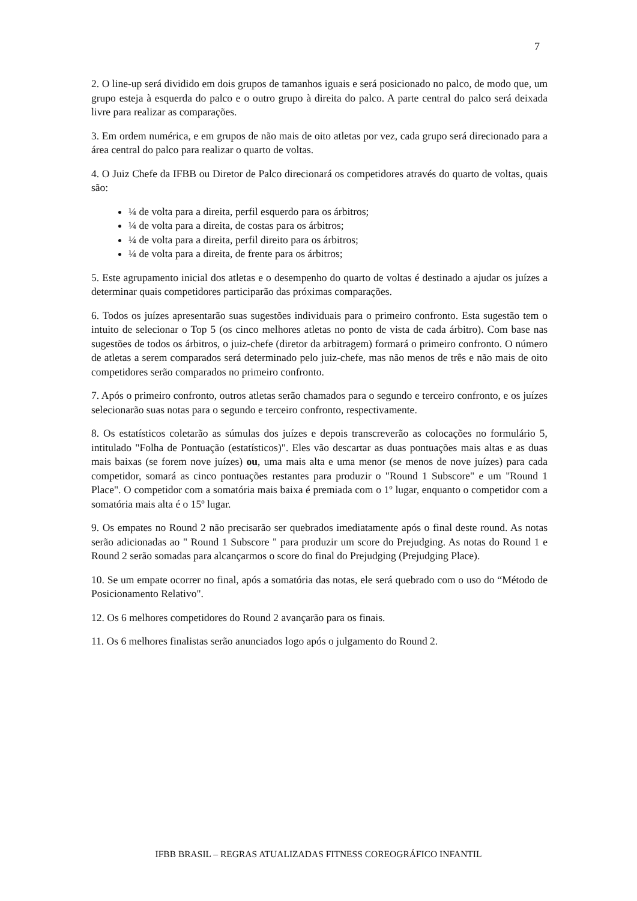7
2. O line-up será dividido em dois grupos de tamanhos iguais e será posicionado no palco, de modo que, um grupo esteja à esquerda do palco e o outro grupo à direita do palco. A parte central do palco será deixada livre para realizar as comparações.
3. Em ordem numérica, e em grupos de não mais de oito atletas por vez, cada grupo será direcionado para a área central do palco para realizar o quarto de voltas.
4. O Juiz Chefe da IFBB ou Diretor de Palco direcionará os competidores através do quarto de voltas, quais são:
¼ de volta para a direita, perfil esquerdo para os árbitros;
¼ de volta para a direita, de costas para os árbitros;
¼ de volta para a direita, perfil direito para os árbitros;
¼ de volta para a direita, de frente para os árbitros;
5. Este agrupamento inicial dos atletas e o desempenho do quarto de voltas é destinado a ajudar os juízes a determinar quais competidores participarão das próximas comparações.
6. Todos os juízes apresentarão suas sugestões individuais para o primeiro confronto. Esta sugestão tem o intuito de selecionar o Top 5 (os cinco melhores atletas no ponto de vista de cada árbitro). Com base nas sugestões de todos os árbitros, o juiz-chefe (diretor da arbitragem) formará o primeiro confronto. O número de atletas a serem comparados será determinado pelo juiz-chefe, mas não menos de três e não mais de oito competidores serão comparados no primeiro confronto.
7. Após o primeiro confronto, outros atletas serão chamados para o segundo e terceiro confronto, e os juízes selecionarão suas notas para o segundo e terceiro confronto, respectivamente.
8. Os estatísticos coletarão as súmulas dos juízes e depois transcreverão as colocações no formulário 5, intitulado "Folha de Pontuação (estatísticos)". Eles vão descartar as duas pontuações mais altas e as duas mais baixas (se forem nove juízes) ou, uma mais alta e uma menor (se menos de nove juízes) para cada competidor, somará as cinco pontuações restantes para produzir o "Round 1 Subscore" e um "Round 1 Place". O competidor com a somatória mais baixa é premiada com o 1º lugar, enquanto o competidor com a somatória mais alta é o 15º lugar.
9. Os empates no Round 2 não precisarão ser quebrados imediatamente após o final deste round. As notas serão adicionadas ao " Round 1 Subscore " para produzir um score do Prejudging. As notas do Round 1 e Round 2 serão somadas para alcançarmos o score do final do Prejudging (Prejudging Place).
10. Se um empate ocorrer no final, após a somatória das notas, ele será quebrado com o uso do “Método de Posicionamento Relativo".
12. Os 6 melhores competidores do Round 2 avançarão para os finais.
11. Os 6 melhores finalistas serão anunciados logo após o julgamento do Round 2.
IFBB BRASIL – REGRAS ATUALIZADAS FITNESS COREOGRÁFICO INFANTIL